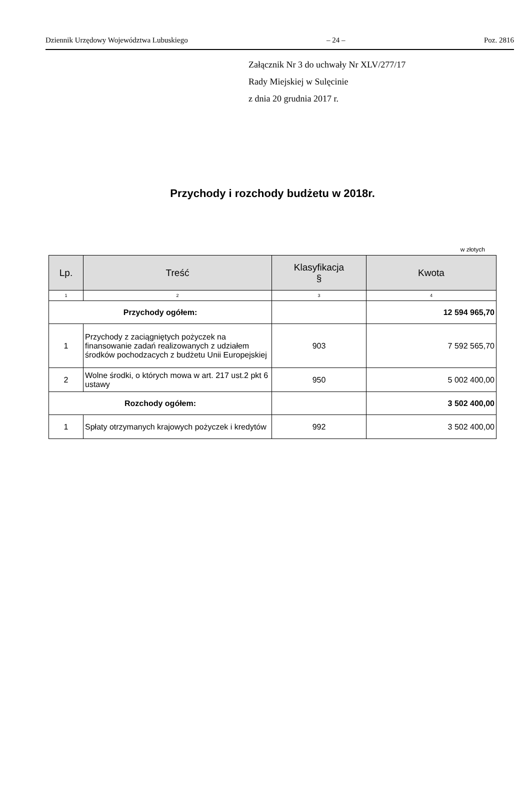Dziennik Urzędowy Województwa Lubuskiego – 24 – Poz. 2816
Załącznik Nr 3 do uchwały Nr XLV/277/17
Rady Miejskiej w Sulęcinie
z dnia 20 grudnia 2017 r.
Przychody i rozchody budżetu w 2018r.
w złotych
| Lp. | Treść | Klasyfikacja § | Kwota |
| --- | --- | --- | --- |
| 1 | 2 | 3 | 4 |
| Przychody ogółem: | | | 12 594 965,70 |
| 1 | Przychody z zaciągniętych pożyczek na finansowanie zadań realizowanych z udziałem środków pochodzacych z budżetu Unii Europejskiej | 903 | 7 592 565,70 |
| 2 | Wolne środki, o których mowa w art. 217 ust.2 pkt 6 ustawy | 950 | 5 002 400,00 |
| Rozchody ogółem: | | | 3 502 400,00 |
| 1 | Spłaty otrzymanych krajowych pożyczek i kredytów | 992 | 3 502 400,00 |